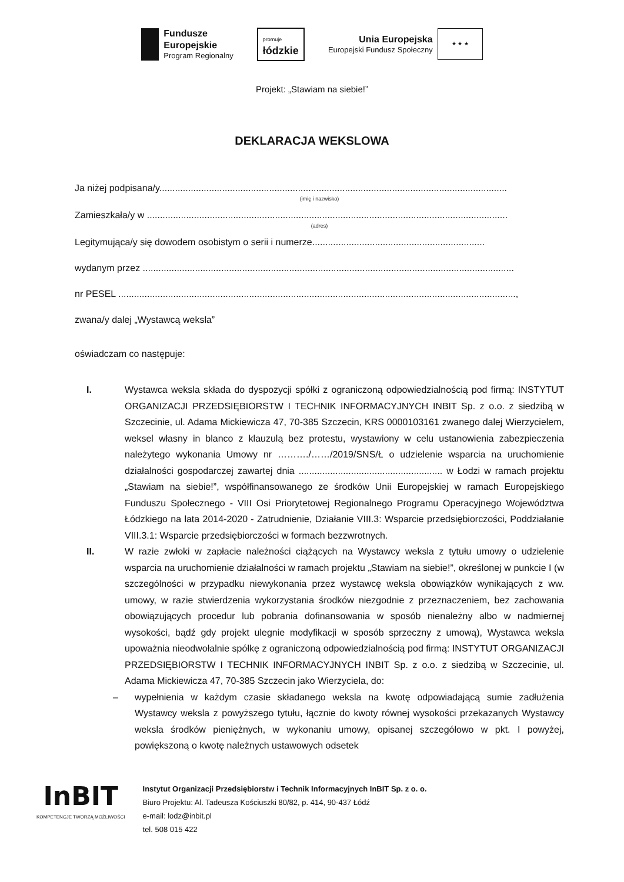Fundusze
Europejskie
Program Regionalny
promuje
łódzkie
Unia Europejska
Europejski Fundusz Społeczny
★ ★ ★
Projekt: „Stawiam na siebie!”
DEKLARACJA WEKSLOWA
Ja niżej podpisana/y.....................................................................................................................................
(imię i nazwisko)
Zamieszkała/y w ..........................................................................................................................................
(adres)
Legitymująca/y się dowodem osobistym o serii i numerze..................................................................
wydanym przez ..............................................................................................................................................
nr PESEL ........................................................................................................................................................,
zwana/y dalej „Wystawcą weksla”
oświadczam co następuje:
I. Wystawca weksla składa do dyspozycji spółki z ograniczoną odpowiedzialnością pod firmą: INSTYTUT ORGANIZACJI PRZEDSIĘBIORSTW I TECHNIK INFORMACYJNYCH INBIT Sp. z o.o. z siedzibą w Szczecinie, ul. Adama Mickiewicza 47, 70-385 Szczecin, KRS 0000103161 zwanego dalej Wierzycielem, weksel własny in blanco z klauzulą bez protestu, wystawiony w celu ustanowienia zabezpieczenia należytego wykonania Umowy nr ………./……/2019/SNS/Ł o udzielenie wsparcia na uruchomienie działalności gospodarczej zawartej dnia ....................................................... w Łodzi w ramach projektu „Stawiam na siebie!”, współfinansowanego ze środków Unii Europejskiej w ramach Europejskiego Funduszu Społecznego - VIII Osi Priorytetowej Regionalnego Programu Operacyjnego Województwa Łódzkiego na lata 2014-2020 - Zatrudnienie, Działanie VIII.3: Wsparcie przedsiębiorczości, Poddziałanie VIII.3.1: Wsparcie przedsiębiorczości w formach bezzwrotnych.
II. W razie zwłoki w zapłacie należności ciążących na Wystawcy weksla z tytułu umowy o udzielenie wsparcia na uruchomienie działalności w ramach projektu „Stawiam na siebie!”, określonej w punkcie I (w szczególności w przypadku niewykonania przez wystawcę weksla obowiązków wynikających z ww. umowy, w razie stwierdzenia wykorzystania środków niezgodnie z przeznaczeniem, bez zachowania obowiązujących procedur lub pobrania dofinansowania w sposób nienależny albo w nadmiernej wysokości, bądź gdy projekt ulegnie modyfikacji w sposób sprzeczny z umową), Wystawca weksla upoważnia nieodwołalnie spółkę z ograniczoną odpowiedzialnością pod firmą: INSTYTUT ORGANIZACJI PRZEDSIĘBIORSTW I TECHNIK INFORMACYJNYCH INBIT Sp. z o.o. z siedzibą w Szczecinie, ul. Adama Mickiewicza 47, 70-385 Szczecin jako Wierzyciela, do:
– wypełnienia w każdym czasie składanego weksla na kwotę odpowiadającą sumie zadłużenia Wystawcy weksla z powyższego tytułu, łącznie do kwoty równej wysokości przekazanych Wystawcy weksla środków pieniężnych, w wykonaniu umowy, opisanej szczegółowo w pkt. I powyżej, powiększoną o kwotę należnych ustawowych odsetek
InBIT
KOMPETENCJE TWORZĄ MOŻLIWOŚCI
Instytut Organizacji Przedsiębiorstw i Technik Informacyjnych InBIT Sp. z o. o.
Biuro Projektu: Al. Tadeusza Kościuszki 80/82, p. 414, 90-437 Łódź
e-mail: lodz@inbit.pl
tel. 508 015 422